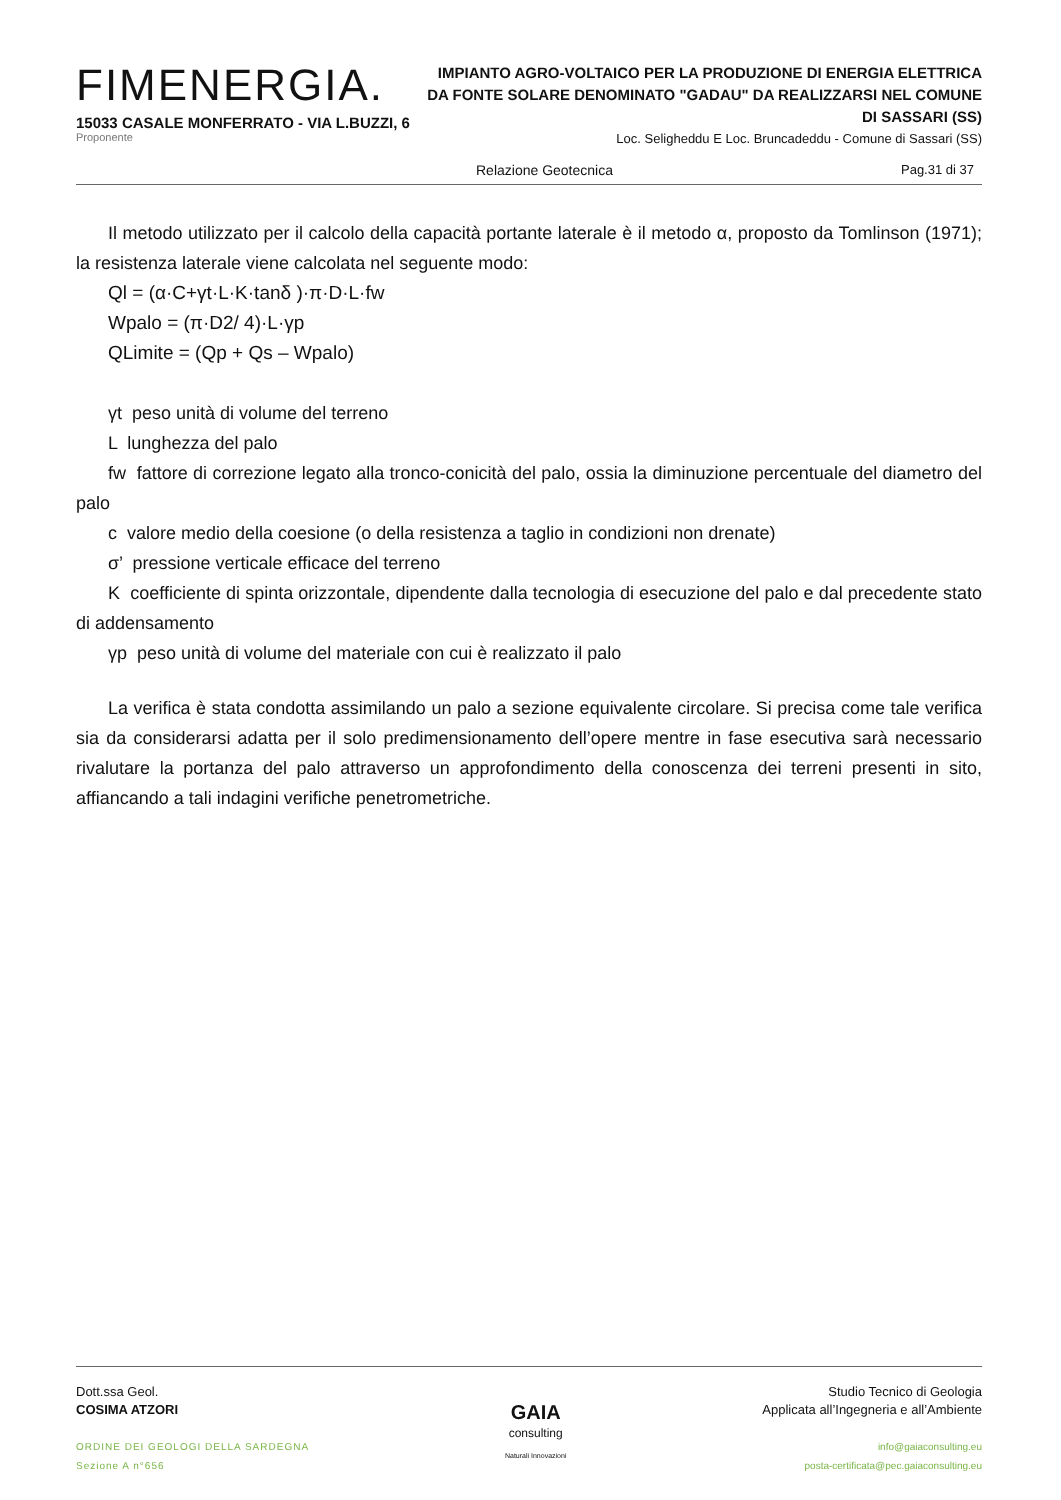FIMENERGIA.
15033 CASALE MONFERRATO - VIA L.BUZZI, 6
Proponente
IMPIANTO AGRO-VOLTAICO PER LA PRODUZIONE DI ENERGIA ELETTRICA DA FONTE SOLARE DENOMINATO "GADAU" DA REALIZZARSI NEL COMUNE DI SASSARI (SS)
Loc. Seligheddu E Loc. Bruncadeddu - Comune di Sassari (SS)
Relazione Geotecnica Pag.31 di 37
Il metodo utilizzato per il calcolo della capacità portante laterale è il metodo α, proposto da Tomlinson (1971); la resistenza laterale viene calcolata nel seguente modo:
Ql = (α·C+γt·L·K·tanδ )·π·D·L·fw
Wpalo = (π·D2/ 4)·L·γp
QLimite = (Qp + Qs – Wpalo)
γt peso unità di volume del terreno
L lunghezza del palo
fw fattore di correzione legato alla tronco-conicità del palo, ossia la diminuzione percentuale del diametro del palo
c valore medio della coesione (o della resistenza a taglio in condizioni non drenate)
σ’ pressione verticale efficace del terreno
K coefficiente di spinta orizzontale, dipendente dalla tecnologia di esecuzione del palo e dal precedente stato di addensamento
γp peso unità di volume del materiale con cui è realizzato il palo
La verifica è stata condotta assimilando un palo a sezione equivalente circolare. Si precisa come tale verifica sia da considerarsi adatta per il solo predimensionamento dell’opere mentre in fase esecutiva sarà necessario rivalutare la portanza del palo attraverso un approfondimento della conoscenza dei terreni presenti in sito, affiancando a tali indagini verifiche penetrometriche.
Dott.ssa Geol.
COSIMA ATZORI
ORDINE DEI GEOLOGI DELLA SARDEGNA
Sezione A n°656
GAIA
consulting
Naturali Innovazioni
Studio Tecnico di Geologia
Applicata all’Ingegneria e all’Ambiente
info@gaiaconsulting.eu
posta-certificata@pec.gaiaconsulting.eu